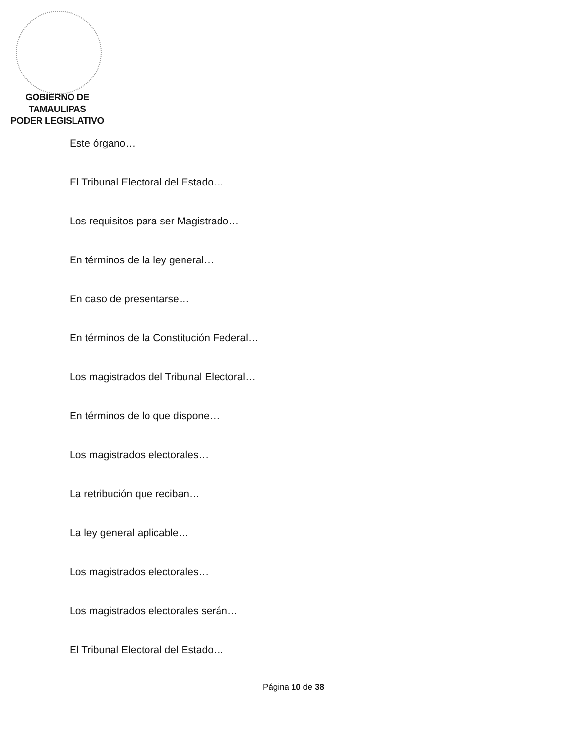GOBIERNO DE TAMAULIPAS
PODER LEGISLATIVO
Este órgano…
El Tribunal Electoral del Estado…
Los requisitos para ser Magistrado…
En términos de la ley general…
En caso de presentarse…
En términos de la Constitución Federal…
Los magistrados del Tribunal Electoral…
En términos de lo que dispone…
Los magistrados electorales…
La retribución que reciban…
La ley general aplicable…
Los magistrados electorales…
Los magistrados electorales serán…
El Tribunal Electoral del Estado…
Página 10 de 38